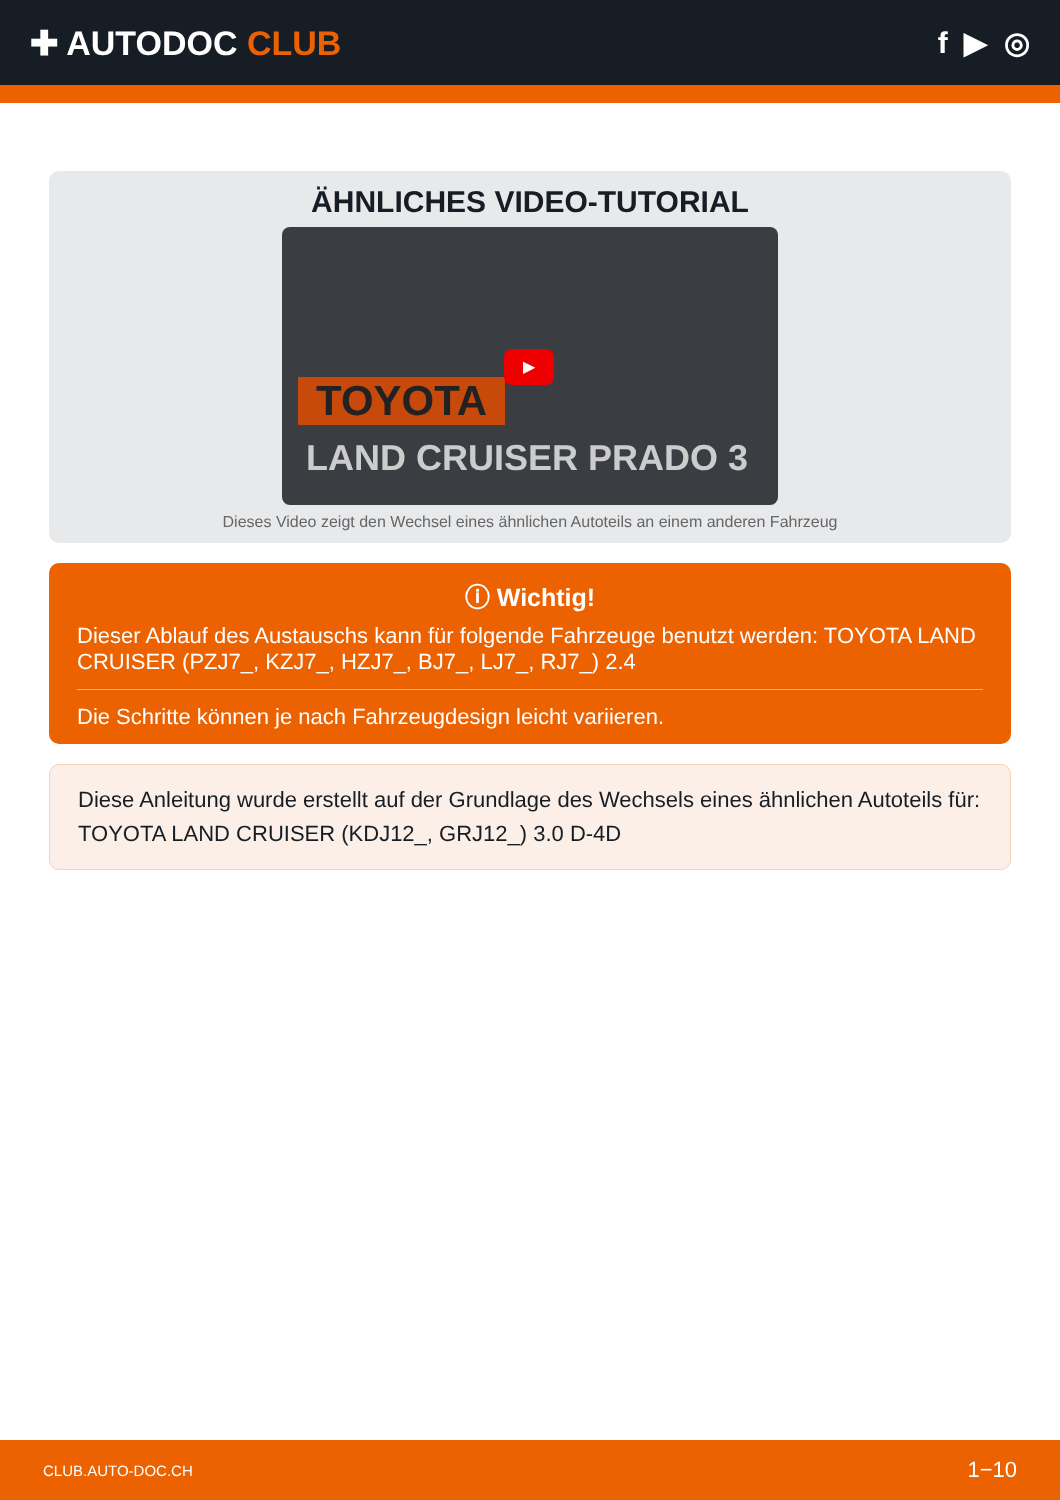✚ AUTODOC CLUB f ▶ ◎
ÄHNLICHES VIDEO-TUTORIAL
TOYOTA
LAND CRUISER PRADO 3
▶
Dieses Video zeigt den Wechsel eines ähnlichen Autoteils an einem anderen Fahrzeug
ⓘ Wichtig!
Dieser Ablauf des Austauschs kann für folgende Fahrzeuge benutzt werden: TOYOTA LAND CRUISER (PZJ7_, KZJ7_, HZJ7_, BJ7_, LJ7_, RJ7_) 2.4
Die Schritte können je nach Fahrzeugdesign leicht variieren.
Diese Anleitung wurde erstellt auf der Grundlage des Wechsels eines ähnlichen Autoteils für: TOYOTA LAND CRUISER (KDJ12_, GRJ12_) 3.0 D-4D
CLUB.AUTO-DOC.CH 1−10